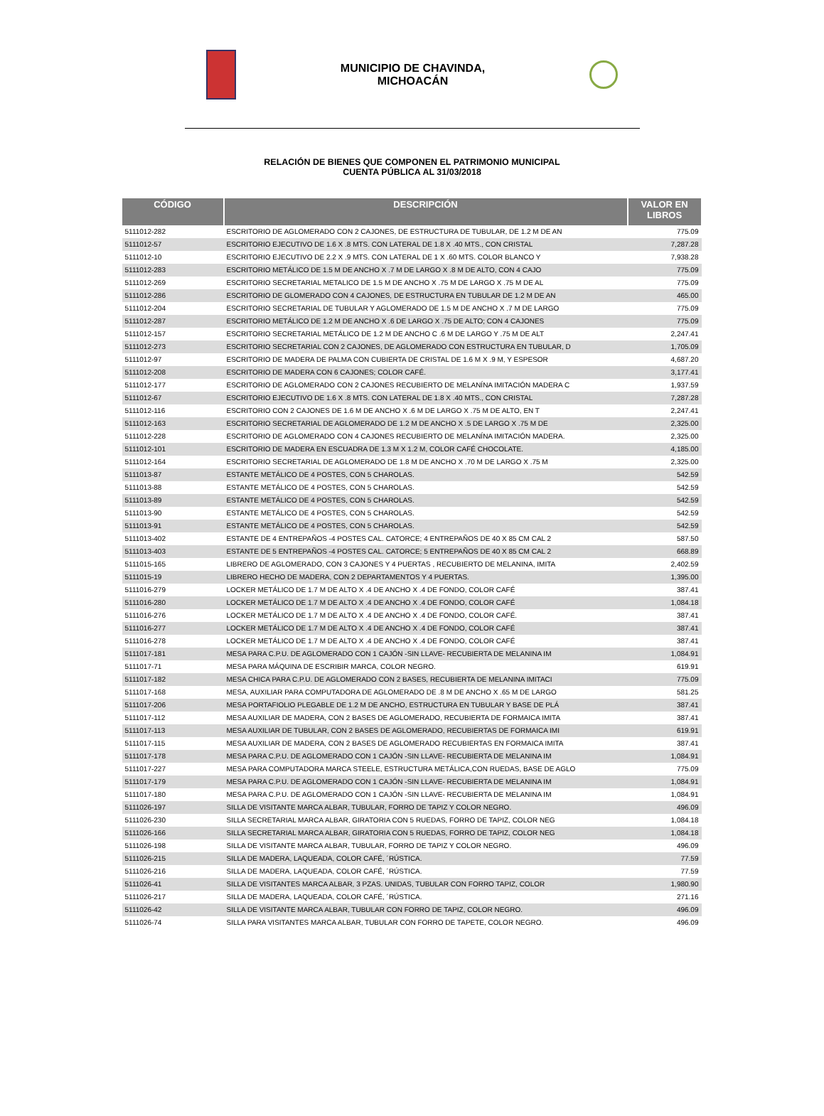MUNICIPIO DE CHAVINDA,
MICHOACÁN
RELACIÓN DE BIENES QUE COMPONEN EL PATRIMONIO MUNICIPAL
CUENTA PÚBLICA AL 31/03/2018
| CÓDIGO | DESCRIPCIÓN | VALOR EN LIBROS |
| --- | --- | --- |
| 5111012-282 | ESCRITORIO DE AGLOMERADO CON 2 CAJONES, DE ESTRUCTURA DE TUBULAR, DE 1.2 M DE AN | 775.09 |
| 5111012-57 | ESCRITORIO EJECUTIVO DE 1.6 X .8 MTS. CON LATERAL DE 1.8 X .40 MTS., CON CRISTAL | 7,287.28 |
| 5111012-10 | ESCRITORIO EJECUTIVO DE 2.2 X .9 MTS. CON LATERAL DE 1 X .60 MTS. COLOR BLANCO Y | 7,938.28 |
| 5111012-283 | ESCRITORIO METÁLICO DE 1.5 M DE ANCHO X .7 M DE LARGO X .8 M DE ALTO, CON 4 CAJO | 775.09 |
| 5111012-269 | ESCRITORIO SECRETARIAL METALICO DE 1.5 M DE ANCHO X .75 M DE LARGO X .75 M DE AL | 775.09 |
| 5111012-286 | ESCRITORIO DE GLOMERADO CON 4 CAJONES, DE ESTRUCTURA EN TUBULAR DE 1.2 M DE AN | 465.00 |
| 5111012-204 | ESCRITORIO SECRETARIAL DE TUBULAR Y AGLOMERADO DE 1.5 M DE ANCHO X .7 M DE LARGO | 775.09 |
| 5111012-287 | ESCRITORIO METÁLICO DE 1.2 M DE ANCHO X .6 DE LARGO X .75 DE ALTO; CON 4 CAJONES | 775.09 |
| 5111012-157 | ESCRITORIO SECRETARIAL METÁLICO DE 1.2 M DE ANCHO C .6 M DE LARGO Y .75 M DE ALT | 2,247.41 |
| 5111012-273 | ESCRITORIO SECRETARIAL CON 2 CAJONES, DE AGLOMERADO CON ESTRUCTURA EN TUBULAR, D | 1,705.09 |
| 5111012-97 | ESCRITORIO DE MADERA DE PALMA CON CUBIERTA DE CRISTAL DE 1.6 M X .9 M, Y ESPESOR | 4,687.20 |
| 5111012-208 | ESCRITORIO DE MADERA CON 6 CAJONES; COLOR CAFÉ. | 3,177.41 |
| 5111012-177 | ESCRITORIO DE AGLOMERADO CON 2 CAJONES RECUBIERTO DE MELANÍNA IMITACIÓN MADERA C | 1,937.59 |
| 5111012-67 | ESCRITORIO EJECUTIVO DE 1.6 X .8 MTS. CON LATERAL DE 1.8 X .40 MTS., CON CRISTAL | 7,287.28 |
| 5111012-116 | ESCRITORIO CON 2 CAJONES DE 1.6 M DE ANCHO X .6 M DE LARGO X .75 M DE ALTO, EN T | 2,247.41 |
| 5111012-163 | ESCRITORIO SECRETARIAL DE AGLOMERADO DE 1.2 M DE ANCHO X .5 DE LARGO X .75 M DE | 2,325.00 |
| 5111012-228 | ESCRITORIO DE AGLOMERADO CON 4 CAJONES RECUBIERTO DE MELANÍNA IMITACIÓN MADERA. | 2,325.00 |
| 5111012-101 | ESCRITORIO DE MADERA EN ESCUADRA DE 1.3 M X 1.2 M, COLOR CAFÉ CHOCOLATE. | 4,185.00 |
| 5111012-164 | ESCRITORIO SECRETARIAL DE AGLOMERADO DE 1.8 M DE ANCHO X .70 M DE LARGO X .75 M | 2,325.00 |
| 5111013-87 | ESTANTE METÁLICO DE 4 POSTES, CON 5 CHAROLAS. | 542.59 |
| 5111013-88 | ESTANTE METÁLICO DE 4 POSTES, CON 5 CHAROLAS. | 542.59 |
| 5111013-89 | ESTANTE METÁLICO DE 4 POSTES, CON 5 CHAROLAS. | 542.59 |
| 5111013-90 | ESTANTE METÁLICO DE 4 POSTES, CON 5 CHAROLAS. | 542.59 |
| 5111013-91 | ESTANTE METÁLICO DE 4 POSTES, CON 5 CHAROLAS. | 542.59 |
| 5111013-402 | ESTANTE DE 4 ENTREPAÑOS -4 POSTES CAL. CATORCE; 4 ENTREPAÑOS DE 40 X 85 CM CAL 2 | 587.50 |
| 5111013-403 | ESTANTE DE 5 ENTREPAÑOS -4 POSTES CAL. CATORCE; 5 ENTREPAÑOS DE 40 X 85 CM CAL 2 | 668.89 |
| 5111015-165 | LIBRERO DE AGLOMERADO, CON 3 CAJONES Y 4 PUERTAS , RECUBIERTO DE MELANINA, IMITA | 2,402.59 |
| 5111015-19 | LIBRERO HECHO DE MADERA, CON 2 DEPARTAMENTOS Y 4 PUERTAS. | 1,395.00 |
| 5111016-279 | LOCKER METÁLICO DE 1.7 M DE ALTO X .4 DE ANCHO X .4 DE FONDO, COLOR CAFÉ | 387.41 |
| 5111016-280 | LOCKER METÁLICO DE 1.7 M DE ALTO X .4 DE ANCHO X .4 DE FONDO, COLOR CAFÉ | 1,084.18 |
| 5111016-276 | LOCKER METÁLICO DE 1.7 M DE ALTO X .4 DE ANCHO X .4 DE FONDO, COLOR CAFÉ. | 387.41 |
| 5111016-277 | LOCKER METÁLICO DE 1.7 M DE ALTO X .4 DE ANCHO X .4 DE FONDO, COLOR CAFÉ | 387.41 |
| 5111016-278 | LOCKER METÁLICO DE 1.7 M DE ALTO X .4 DE ANCHO X .4 DE FONDO, COLOR CAFÉ | 387.41 |
| 5111017-181 | MESA PARA C.P.U. DE AGLOMERADO CON 1 CAJÓN -SIN LLAVE- RECUBIERTA DE MELANINA IM | 1,084.91 |
| 5111017-71 | MESA PARA MÁQUINA DE ESCRIBIR MARCA, COLOR NEGRO. | 619.91 |
| 5111017-182 | MESA CHICA PARA C.P.U. DE AGLOMERADO CON 2 BASES, RECUBIERTA DE MELANINA IMITACI | 775.09 |
| 5111017-168 | MESA, AUXILIAR PARA COMPUTADORA DE AGLOMERADO DE .8 M DE ANCHO X .65 M DE LARGO | 581.25 |
| 5111017-206 | MESA PORTAFIOLIO PLEGABLE DE 1.2 M DE ANCHO, ESTRUCTURA EN TUBULAR Y BASE DE PLÁ | 387.41 |
| 5111017-112 | MESA AUXILIAR DE MADERA, CON 2 BASES DE AGLOMERADO, RECUBIERTA DE FORMAICA IMITA | 387.41 |
| 5111017-113 | MESA AUXILIAR DE TUBULAR, CON 2 BASES DE AGLOMERADO, RECUBIERTAS DE FORMAICA IMI | 619.91 |
| 5111017-115 | MESA AUXILIAR DE MADERA, CON 2 BASES DE AGLOMERADO RECUBIERTAS EN FORMAICA IMITA | 387.41 |
| 5111017-178 | MESA PARA C.P.U. DE AGLOMERADO CON 1 CAJÓN -SIN LLAVE- RECUBIERTA DE MELANINA IM | 1,084.91 |
| 5111017-227 | MESA PARA COMPUTADORA MARCA STEELE, ESTRUCTURA METÁLICA,CON RUEDAS, BASE DE AGLO | 775.09 |
| 5111017-179 | MESA PARA C.P.U. DE AGLOMERADO CON 1 CAJÓN -SIN LLAVE- RECUBIERTA DE MELANINA IM | 1,084.91 |
| 5111017-180 | MESA PARA C.P.U. DE AGLOMERADO CON 1 CAJÓN -SIN LLAVE- RECUBIERTA DE MELANINA IM | 1,084.91 |
| 5111026-197 | SILLA DE VISITANTE MARCA ALBAR, TUBULAR, FORRO DE TAPIZ Y COLOR NEGRO. | 496.09 |
| 5111026-230 | SILLA SECRETARIAL MARCA ALBAR, GIRATORIA CON 5 RUEDAS, FORRO DE TAPIZ, COLOR NEG | 1,084.18 |
| 5111026-166 | SILLA SECRETARIAL MARCA ALBAR, GIRATORIA CON 5 RUEDAS, FORRO DE TAPIZ, COLOR NEG | 1,084.18 |
| 5111026-198 | SILLA DE VISITANTE MARCA ALBAR, TUBULAR, FORRO DE TAPIZ Y COLOR NEGRO. | 496.09 |
| 5111026-215 | SILLA DE MADERA, LAQUEADA, COLOR CAFÉ, ´RÚSTICA. | 77.59 |
| 5111026-216 | SILLA DE MADERA, LAQUEADA, COLOR CAFÉ, ´RÚSTICA. | 77.59 |
| 5111026-41 | SILLA DE VISITANTES MARCA ALBAR, 3 PZAS. UNIDAS, TUBULAR CON FORRO TAPIZ, COLOR | 1,980.90 |
| 5111026-217 | SILLA DE MADERA, LAQUEADA, COLOR CAFÉ, ´RÚSTICA. | 271.16 |
| 5111026-42 | SILLA DE VISITANTE MARCA ALBAR, TUBULAR CON FORRO DE TAPIZ, COLOR NEGRO. | 496.09 |
| 5111026-74 | SILLA PARA VISITANTES MARCA ALBAR, TUBULAR CON FORRO DE TAPETE, COLOR NEGRO. | 496.09 |